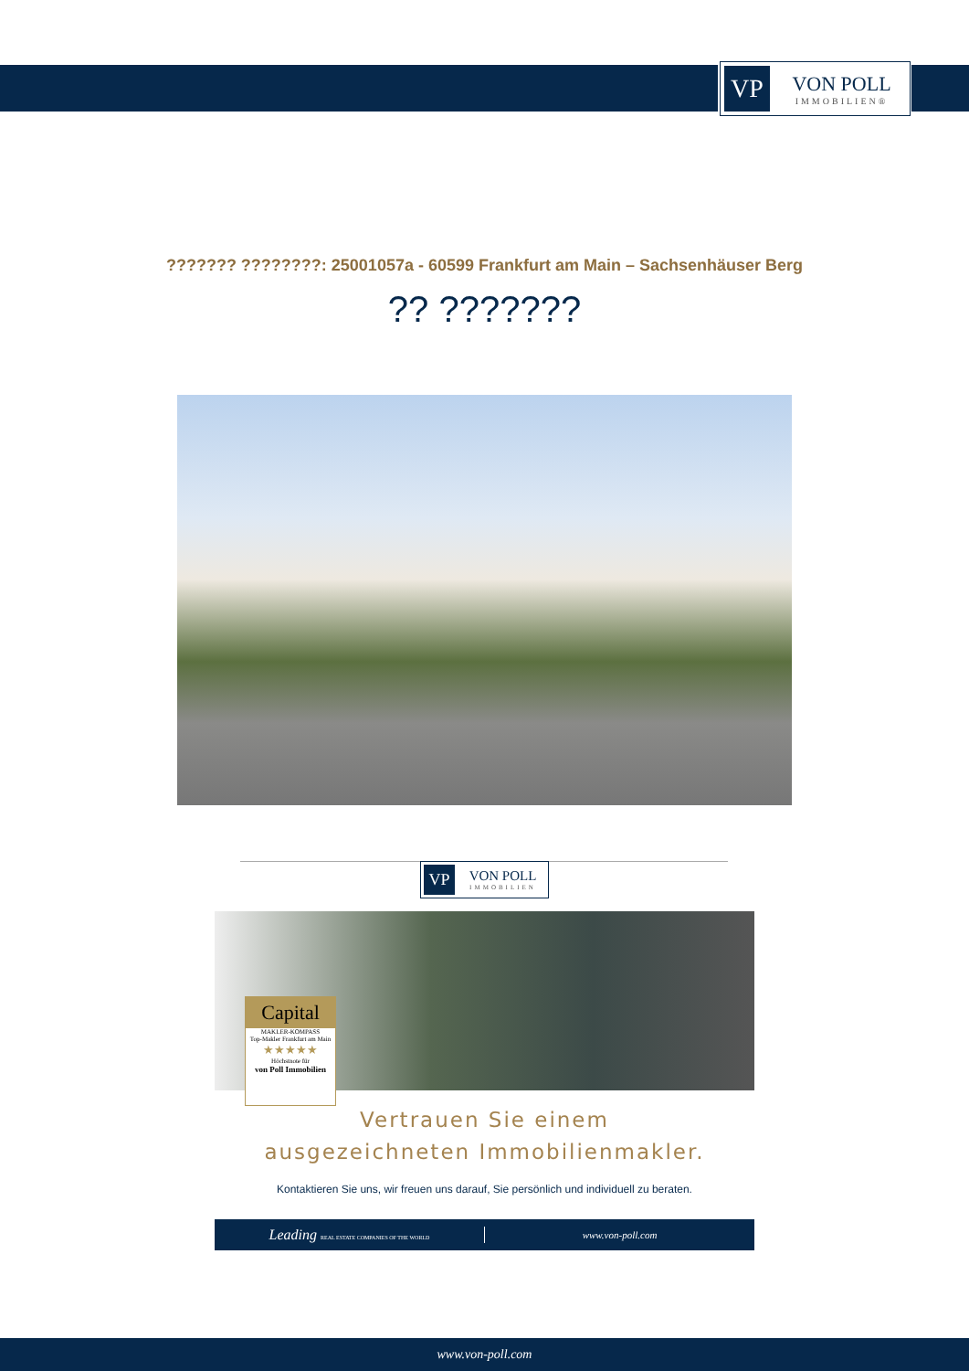VP
VON POLL
IMMOBILIEN®
??????? ????????: 25001057a - 60599 Frankfurt am Main – Sachsenhäuser Berg
?? ???????
VP
VON POLL
IMMOBILIEN
Capital
MAKLER-KOMPASS
Top-Makler Frankfurt am Main
★★★★★
Höchstnote für
von Poll Immobilien
Vertrauen Sie einem
ausgezeichneten Immobilienmakler.
Kontaktieren Sie uns, wir freuen uns darauf, Sie persönlich und individuell zu beraten.
Leading REAL ESTATE COMPANIES OF THE WORLD
www.von-poll.com
www.von-poll.com